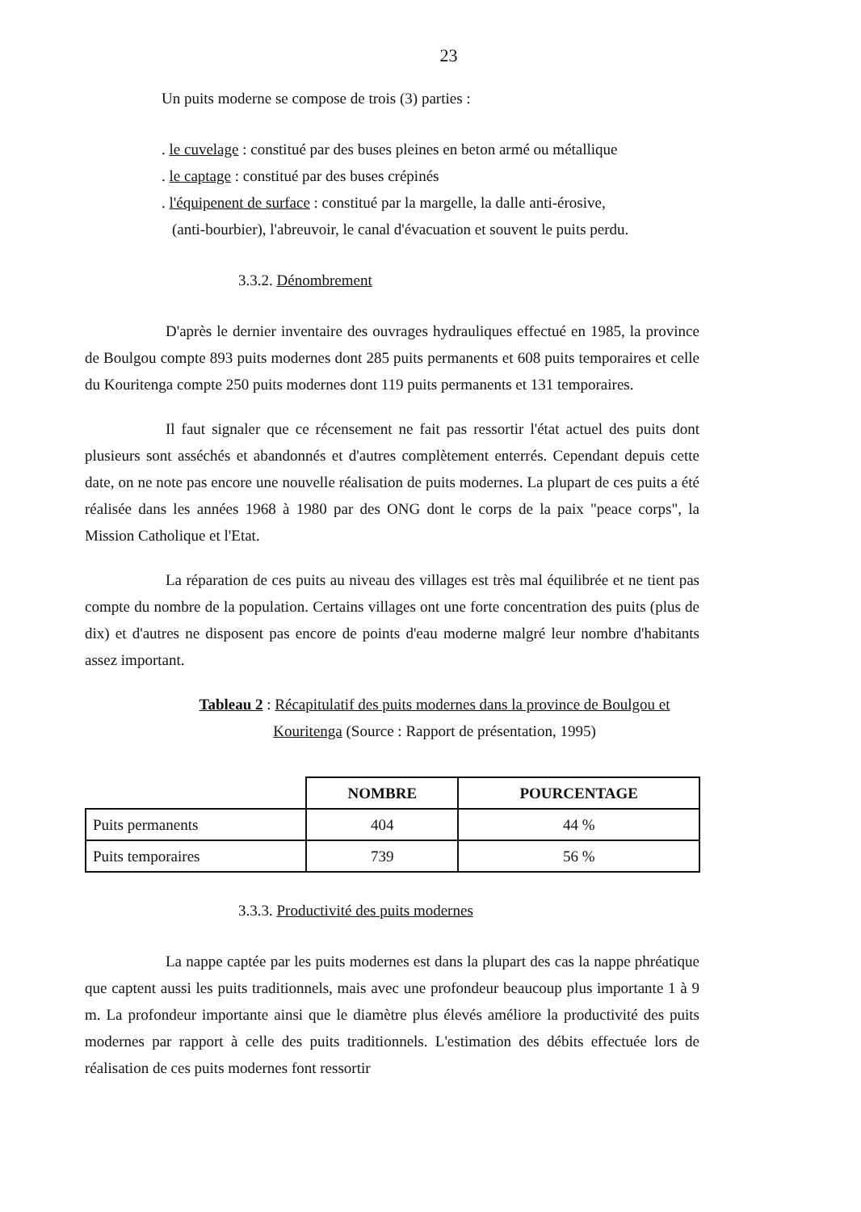23
Un puits moderne se compose de trois (3) parties :
. le cuvelage : constitué par des buses pleines en beton armé ou métallique
. le captage : constitué par des buses crépinés
. l'équipenent de surface : constitué par la margelle, la dalle anti-érosive,
(anti-bourbier), l'abreuvoir, le canal d'évacuation et souvent le puits perdu.
3.3.2. Dénombrement
D'après le dernier inventaire des ouvrages hydrauliques effectué en 1985, la province de Boulgou compte 893 puits modernes dont 285 puits permanents et 608 puits temporaires et celle du Kouritenga compte 250 puits modernes dont 119 puits permanents et 131 temporaires.
Il faut signaler que ce récensement ne fait pas ressortir l'état actuel des puits dont plusieurs sont asséchés et abandonnés et d'autres complètement enterrés. Cependant depuis cette date, on ne note pas encore une nouvelle réalisation de puits modernes. La plupart de ces puits a été réalisée dans les années 1968 à 1980 par des ONG dont le corps de la paix "peace corps", la Mission Catholique et l'Etat.
La réparation de ces puits au niveau des villages est très mal équilibrée et ne tient pas compte du nombre de la population. Certains villages ont une forte concentration des puits (plus de dix) et d'autres ne disposent pas encore de points d'eau moderne malgré leur nombre d'habitants assez important.
Tableau 2 : Récapitulatif des puits modernes dans la province de Boulgou et Kouritenga (Source : Rapport de présentation, 1995)
| | NOMBRE | POURCENTAGE |
| --- | --- | --- |
| Puits permanents | 404 | 44 % |
| Puits temporaires | 739 | 56 % |
3.3.3. Productivité des puits modernes
La nappe captée par les puits modernes est dans la plupart des cas la nappe phréatique que captent aussi les puits traditionnels, mais avec une profondeur beaucoup plus importante 1 à 9 m. La profondeur importante ainsi que le diamètre plus élevés améliore la productivité des puits modernes par rapport à celle des puits traditionnels. L'estimation des débits effectuée lors de réalisation de ces puits modernes font ressortir